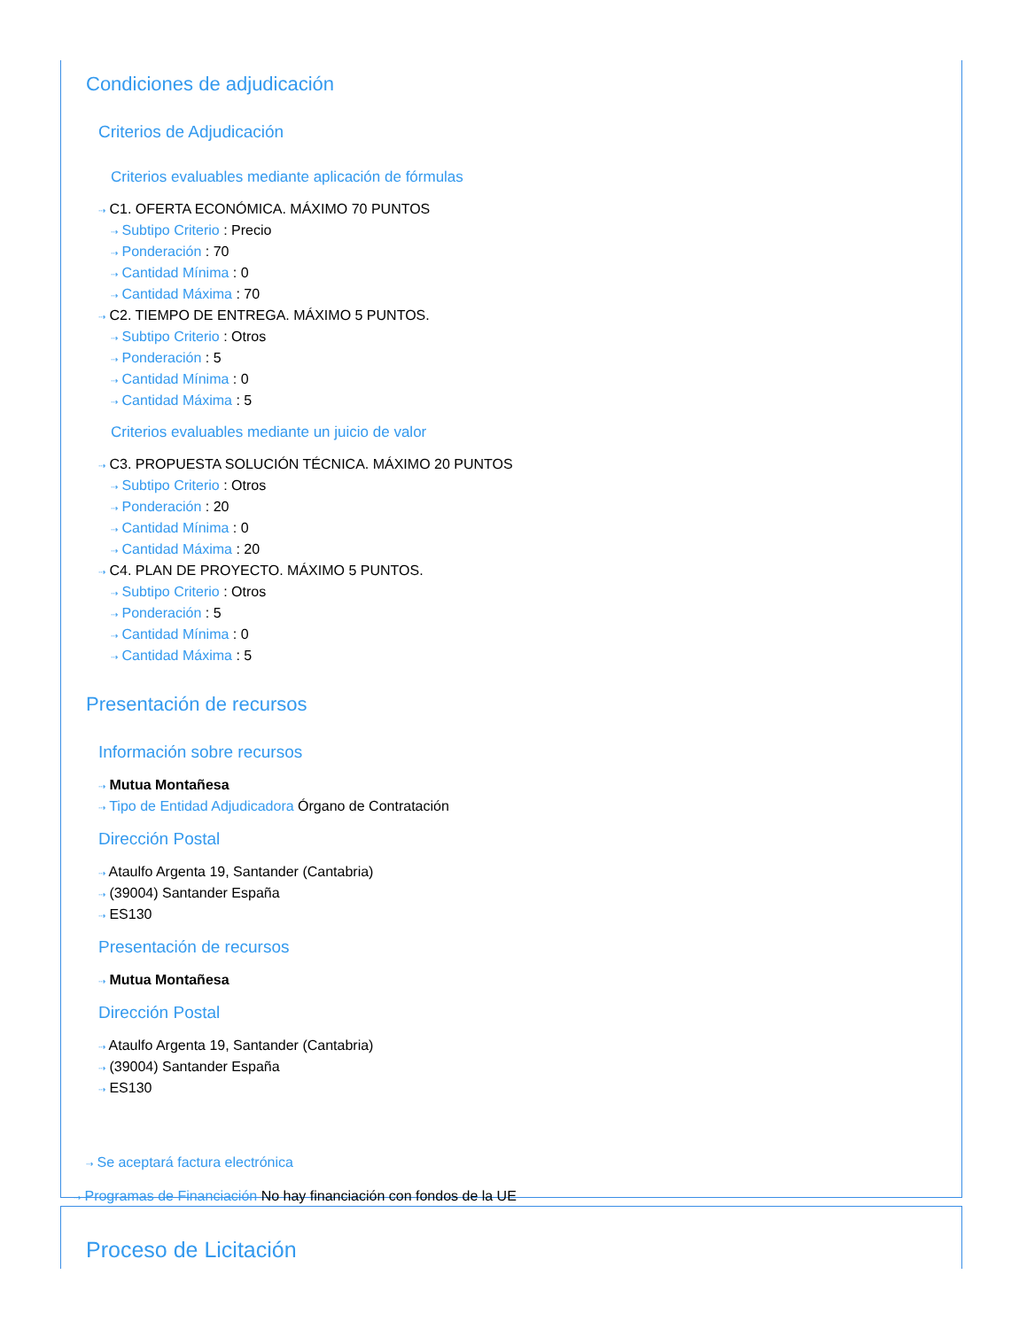Condiciones de adjudicación
Criterios de Adjudicación
Criterios evaluables mediante aplicación de fórmulas
⇢ C1. OFERTA ECONÓMICA. MÁXIMO 70 PUNTOS
⇢ Subtipo Criterio : Precio
⇢ Ponderación : 70
⇢ Cantidad Mínima : 0
⇢ Cantidad Máxima : 70
⇢ C2. TIEMPO DE ENTREGA. MÁXIMO 5 PUNTOS.
⇢ Subtipo Criterio : Otros
⇢ Ponderación : 5
⇢ Cantidad Mínima : 0
⇢ Cantidad Máxima : 5
Criterios evaluables mediante un juicio de valor
⇢ C3. PROPUESTA SOLUCIÓN TÉCNICA. MÁXIMO 20 PUNTOS
⇢ Subtipo Criterio : Otros
⇢ Ponderación : 20
⇢ Cantidad Mínima : 0
⇢ Cantidad Máxima : 20
⇢ C4. PLAN DE PROYECTO. MÁXIMO 5 PUNTOS.
⇢ Subtipo Criterio : Otros
⇢ Ponderación : 5
⇢ Cantidad Mínima : 0
⇢ Cantidad Máxima : 5
Presentación de recursos
Información sobre recursos
⇢ Mutua Montañesa
⇢ Tipo de Entidad Adjudicadora Órgano de Contratación
Dirección Postal
⇢ Ataulfo Argenta 19, Santander (Cantabria)
⇢ (39004) Santander España
⇢ ES130
Presentación de recursos
⇢ Mutua Montañesa
Dirección Postal
⇢ Ataulfo Argenta 19, Santander (Cantabria)
⇢ (39004) Santander España
⇢ ES130
⇢ Se aceptará factura electrónica
⇢ Programas de Financiación No hay financiación con fondos de la UE
Proceso de Licitación